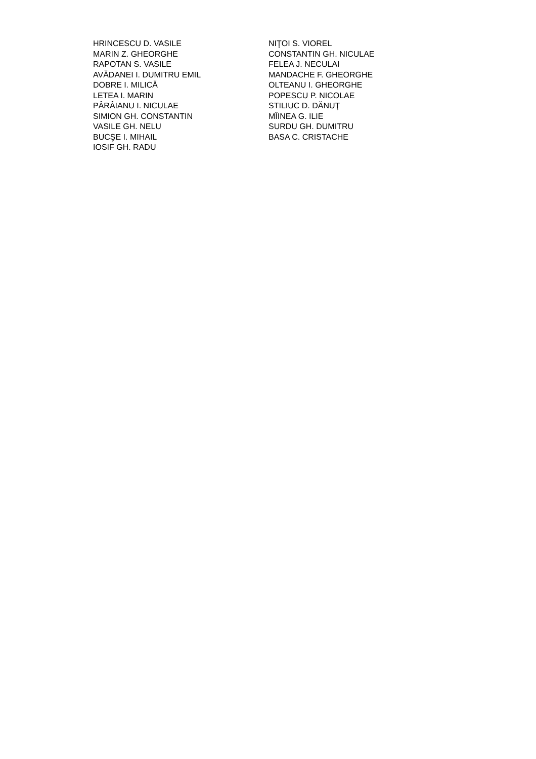HRINCESCU D. VASILE
MARIN Z. GHEORGHE
RAPOTAN S. VASILE
AVĂDANEI I. DUMITRU EMIL
DOBRE I. MILICĂ
LETEA I. MARIN
PÂRÂIANU I. NICULAE
SIMION GH. CONSTANTIN
VASILE GH. NELU
BUCŞE I. MIHAIL
IOSIF GH. RADU
NIŢOI S. VIOREL
CONSTANTIN GH. NICULAE
FELEA J. NECULAI
MANDACHE F. GHEORGHE
OLTEANU I. GHEORGHE
POPESCU P. NICOLAE
STILIUC D. DĂNUŢ
MÎINEA G. ILIE
SURDU GH. DUMITRU
BASA C. CRISTACHE